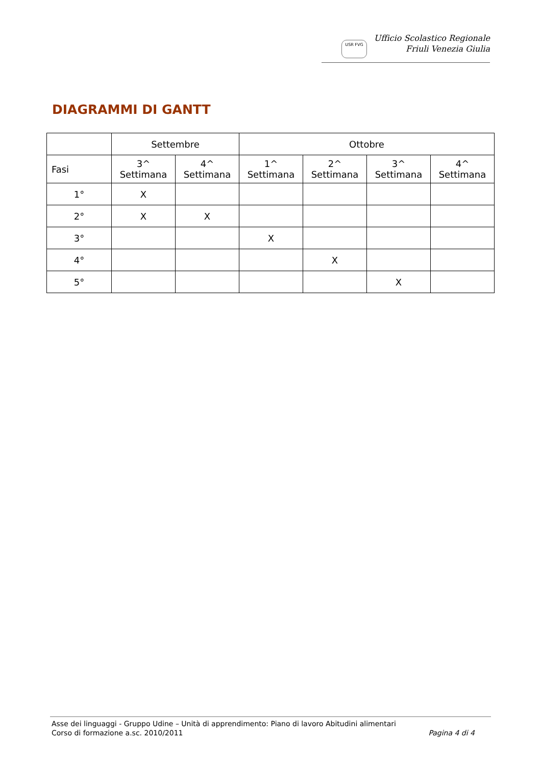USR FVG
Ufficio Scolastico Regionale
Friuli Venezia Giulia
DIAGRAMMI DI GANTT
| | Settembre | | Ottobre | | | |
| --- | --- | --- | --- | --- | --- | --- |
| Fasi | 3^ Settimana | 4^ Settimana | 1^ Settimana | 2^ Settimana | 3^ Settimana | 4^ Settimana |
| 1° | X | | | | | |
| 2° | X | X | | | | |
| 3° | | | X | | | |
| 4° | | | | X | | |
| 5° | | | | | X | |
Asse dei linguaggi - Gruppo Udine – Unità di apprendimento: Piano di lavoro Abitudini alimentari
Corso di formazione a.sc. 2010/2011 Pagina 4 di 4